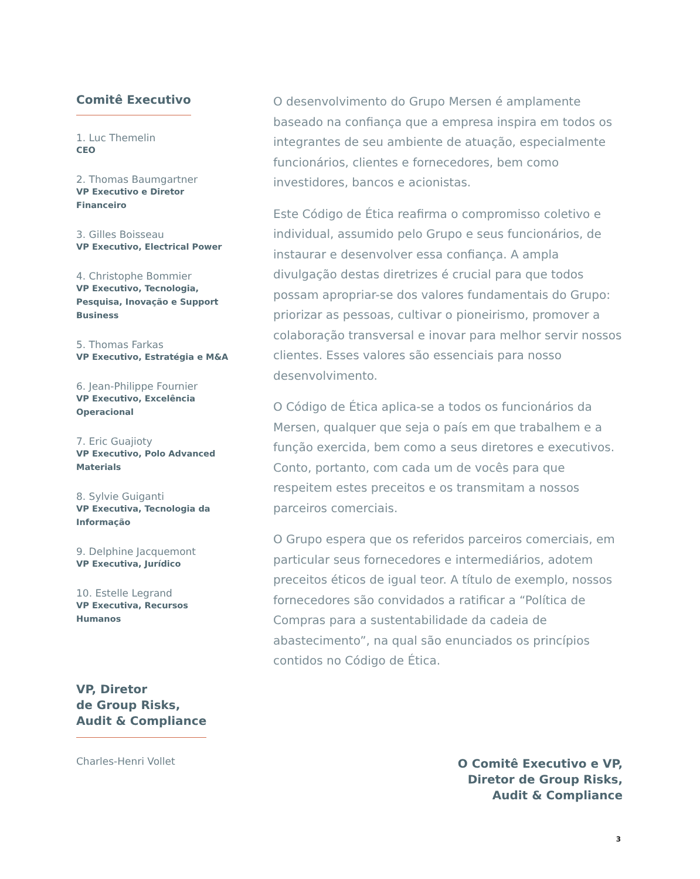Comitê Executivo
1. Luc Themelin
CEO
2. Thomas Baumgartner
VP Executivo e Diretor Financeiro
3. Gilles Boisseau
VP Executivo, Electrical Power
4. Christophe Bommier
VP Executivo, Tecnologia, Pesquisa, Inovação e Support Business
5. Thomas Farkas
VP Executivo, Estratégia e M&A
6. Jean-Philippe Fournier
VP Executivo, Excelência Operacional
7. Eric Guajioty
VP Executivo, Polo Advanced Materials
8. Sylvie Guiganti
VP Executiva, Tecnologia da Informação
9. Delphine Jacquemont
VP Executiva, Jurídico
10. Estelle Legrand
VP Executiva, Recursos Humanos
VP, Diretor
de Group Risks,
Audit & Compliance
Charles-Henri Vollet
O desenvolvimento do Grupo Mersen é amplamente baseado na confiança que a empresa inspira em todos os integrantes de seu ambiente de atuação, especialmente funcionários, clientes e fornecedores, bem como investidores, bancos e acionistas.
Este Código de Ética reafirma o compromisso coletivo e individual, assumido pelo Grupo e seus funcionários, de instaurar e desenvolver essa confiança. A ampla divulgação destas diretrizes é crucial para que todos possam apropriar-se dos valores fundamentais do Grupo: priorizar as pessoas, cultivar o pioneirismo, promover a colaboração transversal e inovar para melhor servir nossos clientes. Esses valores são essenciais para nosso desenvolvimento.
O Código de Ética aplica-se a todos os funcionários da Mersen, qualquer que seja o país em que trabalhem e a função exercida, bem como a seus diretores e executivos. Conto, portanto, com cada um de vocês para que respeitem estes preceitos e os transmitam a nossos parceiros comerciais.
O Grupo espera que os referidos parceiros comerciais, em particular seus fornecedores e intermediários, adotem preceitos éticos de igual teor. A título de exemplo, nossos fornecedores são convidados a ratificar a “Política de Compras para a sustentabilidade da cadeia de abastecimento”, na qual são enunciados os princípios contidos no Código de Ética.
O Comitê Executivo e VP,
Diretor de Group Risks,
Audit & Compliance
3